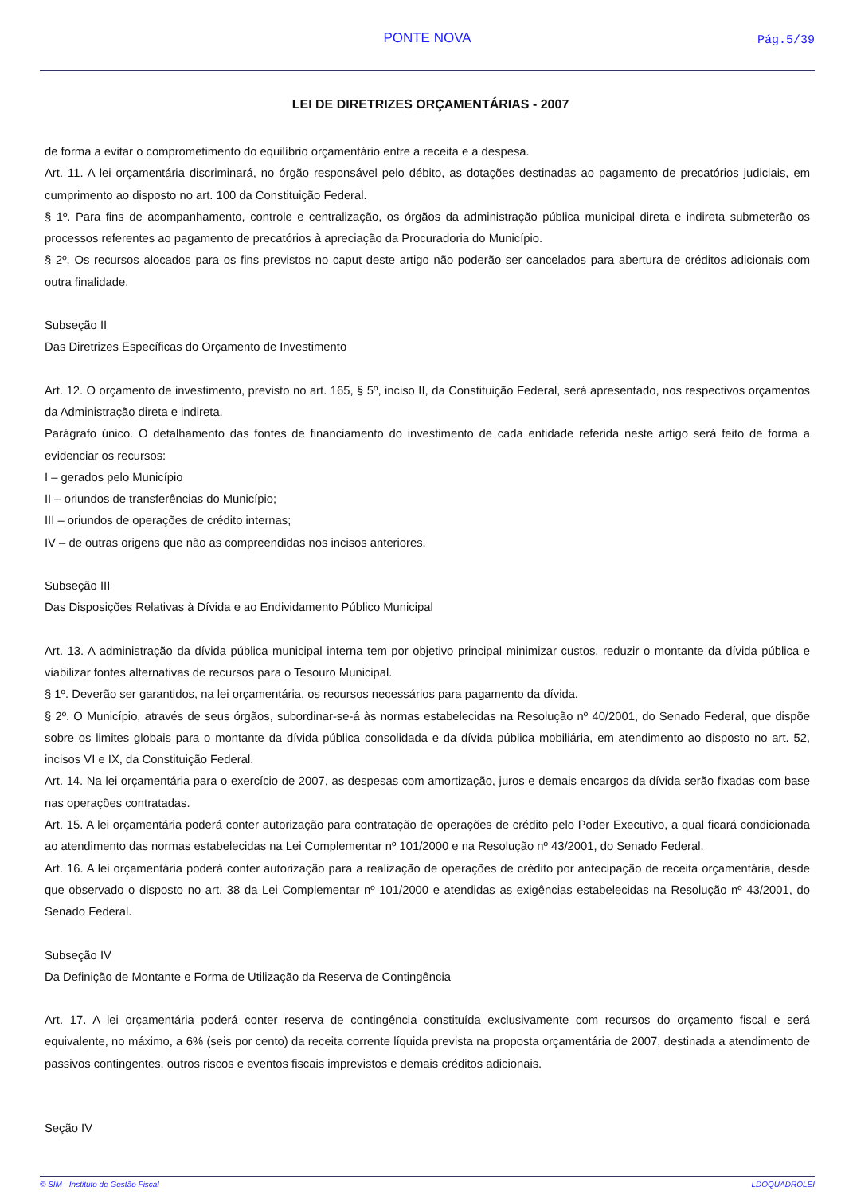PONTE NOVA Pág.5/39
LEI DE DIRETRIZES ORÇAMENTÁRIAS - 2007
de forma a evitar o comprometimento do equilíbrio orçamentário entre a receita e a despesa.
Art. 11. A lei orçamentária discriminará, no órgão responsável pelo débito, as dotações destinadas ao pagamento de precatórios judiciais, em cumprimento ao disposto no art. 100 da Constituição Federal.
§ 1º. Para fins de acompanhamento, controle e centralização, os órgãos da administração pública municipal direta e indireta submeterão os processos referentes ao pagamento de precatórios à apreciação da Procuradoria do Município.
§ 2º. Os recursos alocados para os fins previstos no caput deste artigo não poderão ser cancelados para abertura de créditos adicionais com outra finalidade.
Subseção II
Das Diretrizes Específicas do Orçamento de Investimento
Art. 12. O orçamento de investimento, previsto no art. 165, § 5º, inciso II, da Constituição Federal, será apresentado, nos respectivos orçamentos da Administração direta e indireta.
Parágrafo único. O detalhamento das fontes de financiamento do investimento de cada entidade referida neste artigo será feito de forma a evidenciar os recursos:
I – gerados pelo Município
II – oriundos de transferências do Município;
III – oriundos de operações de crédito internas;
IV – de outras origens que não as compreendidas nos incisos anteriores.
Subseção III
Das Disposições Relativas à Dívida e ao Endividamento Público Municipal
Art. 13. A administração da dívida pública municipal interna tem por objetivo principal minimizar custos, reduzir o montante da dívida pública e viabilizar fontes alternativas de recursos para o Tesouro Municipal.
§ 1º. Deverão ser garantidos, na lei orçamentária, os recursos necessários para pagamento da dívida.
§ 2º. O Município, através de seus órgãos, subordinar-se-á às normas estabelecidas na Resolução nº 40/2001, do Senado Federal, que dispõe sobre os limites globais para o montante da dívida pública consolidada e da dívida pública mobiliária, em atendimento ao disposto no art. 52, incisos VI e IX, da Constituição Federal.
Art. 14. Na lei orçamentária para o exercício de 2007, as despesas com amortização, juros e demais encargos da dívida serão fixadas com base nas operações contratadas.
Art. 15. A lei orçamentária poderá conter autorização para contratação de operações de crédito pelo Poder Executivo, a qual ficará condicionada ao atendimento das normas estabelecidas na Lei Complementar nº 101/2000 e na Resolução nº 43/2001, do Senado Federal.
Art. 16. A lei orçamentária poderá conter autorização para a realização de operações de crédito por antecipação de receita orçamentária, desde que observado o disposto no art. 38 da Lei Complementar nº 101/2000 e atendidas as exigências estabelecidas na Resolução nº 43/2001, do Senado Federal.
Subseção IV
Da Definição de Montante e Forma de Utilização da Reserva de Contingência
Art. 17. A lei orçamentária poderá conter reserva de contingência constituída exclusivamente com recursos do orçamento fiscal e será equivalente, no máximo, a 6% (seis por cento) da receita corrente líquida prevista na proposta orçamentária de 2007, destinada a atendimento de passivos contingentes, outros riscos e eventos fiscais imprevistos e demais créditos adicionais.
Seção IV
© SIM - Instituto de Gestão Fiscal LDOQUADROLEI